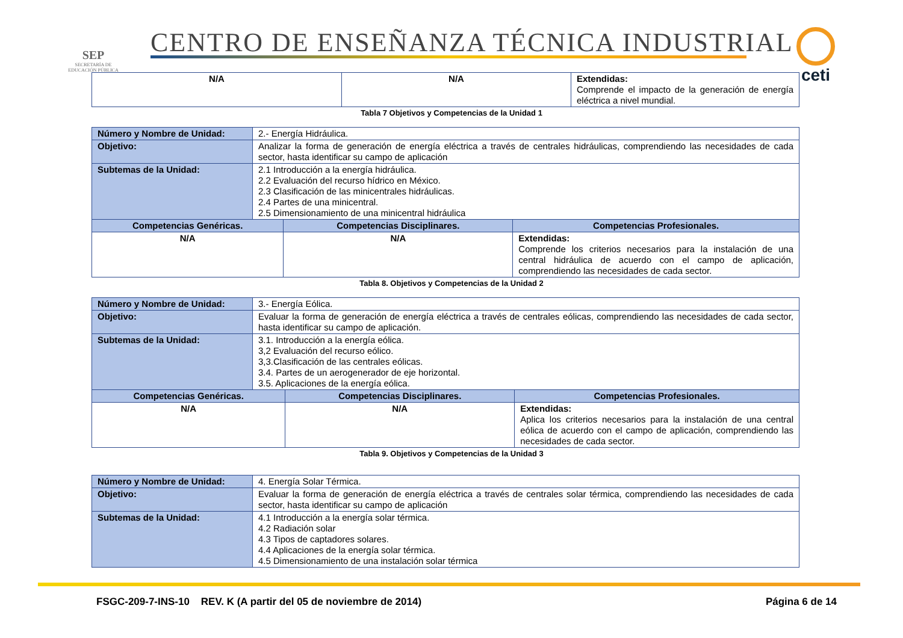SEP
SECRETARÍA DE EDUCACIÓN PÚBLICA
CENTRO DE ENSEÑANZA TÉCNICA INDUSTRIAL
ceti
| N/A | N/A | Extendidas: Comprende el impacto de la generación de energía eléctrica a nivel mundial. |
Tabla 7 Objetivos y Competencias de la Unidad 1
| Número y Nombre de Unidad: | 2.- Energía Hidráulica. | | |
| Objetivo: | Analizar la forma de generación de energía eléctrica a través de centrales hidráulicas, comprendiendo las necesidades de cada sector, hasta identificar su campo de aplicación | | |
| Subtemas de la Unidad: | 2.1 Introducción a la energía hidráulica. 2.2 Evaluación del recurso hídrico en México. 2.3 Clasificación de las minicentrales hidráulicas. 2.4 Partes de una minicentral. 2.5 Dimensionamiento de una minicentral hidráulica | | |
| Competencias Genéricas. | | Competencias Disciplinares. | Competencias Profesionales. |
| N/A | | N/A | Extendidas: Comprende los criterios necesarios para la instalación de una central hidráulica de acuerdo con el campo de aplicación, comprendiendo las necesidades de cada sector. |
Tabla 8. Objetivos y Competencias de la Unidad 2
| Número y Nombre de Unidad: | 3.- Energía Eólica. | | |
| Objetivo: | Evaluar la forma de generación de energía eléctrica a través de centrales eólicas, comprendiendo las necesidades de cada sector, hasta identificar su campo de aplicación. | | |
| Subtemas de la Unidad: | 3.1. Introducción a la energía eólica. 3,2 Evaluación del recurso eólico. 3,3.Clasificación de las centrales eólicas. 3.4. Partes de un aerogenerador de eje horizontal. 3.5. Aplicaciones de la energía eólica. | | |
| Competencias Genéricas. | | Competencias Disciplinares. | Competencias Profesionales. |
| N/A | | N/A | Extendidas: Aplica los criterios necesarios para la instalación de una central eólica de acuerdo con el campo de aplicación, comprendiendo las necesidades de cada sector. |
Tabla 9. Objetivos y Competencias de la Unidad 3
| Número y Nombre de Unidad: | 4. Energía Solar Térmica. |
| Objetivo: | Evaluar la forma de generación de energía eléctrica a través de centrales solar térmica, comprendiendo las necesidades de cada sector, hasta identificar su campo de aplicación |
| Subtemas de la Unidad: | 4.1 Introducción a la energía solar térmica. 4.2 Radiación solar 4.3 Tipos de captadores solares. 4.4 Aplicaciones de la energía solar térmica. 4.5 Dimensionamiento de una instalación solar térmica |
FSGC-209-7-INS-10 REV. K (A partir del 05 de noviembre de 2014) Página 6 de 14